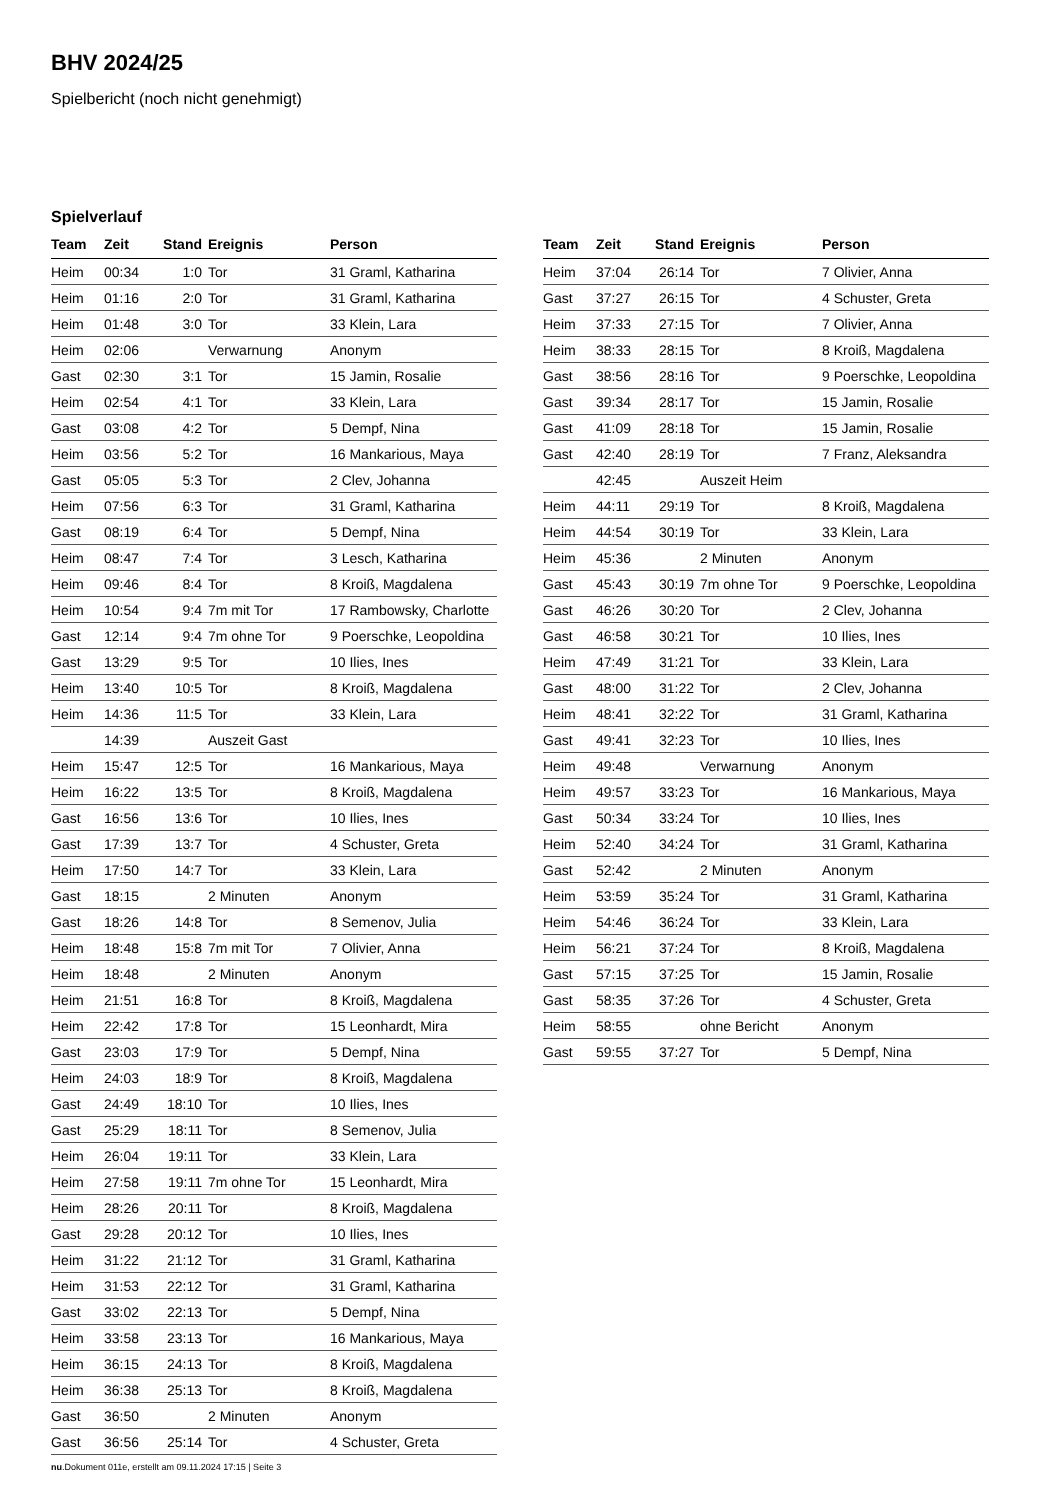BHV 2024/25
Spielbericht (noch nicht genehmigt)
Spielverlauf
| Team | Zeit | Stand | Ereignis | Person |
| --- | --- | --- | --- | --- |
| Heim | 00:34 | 1:0 | Tor | 31 Graml, Katharina |
| Heim | 01:16 | 2:0 | Tor | 31 Graml, Katharina |
| Heim | 01:48 | 3:0 | Tor | 33 Klein, Lara |
| Heim | 02:06 | | Verwarnung | Anonym |
| Gast | 02:30 | 3:1 | Tor | 15 Jamin, Rosalie |
| Heim | 02:54 | 4:1 | Tor | 33 Klein, Lara |
| Gast | 03:08 | 4:2 | Tor | 5 Dempf, Nina |
| Heim | 03:56 | 5:2 | Tor | 16 Mankarious, Maya |
| Gast | 05:05 | 5:3 | Tor | 2 Clev, Johanna |
| Heim | 07:56 | 6:3 | Tor | 31 Graml, Katharina |
| Gast | 08:19 | 6:4 | Tor | 5 Dempf, Nina |
| Heim | 08:47 | 7:4 | Tor | 3 Lesch, Katharina |
| Heim | 09:46 | 8:4 | Tor | 8 Kroiß, Magdalena |
| Heim | 10:54 | 9:4 | 7m mit Tor | 17 Rambowsky, Charlotte |
| Gast | 12:14 | 9:4 | 7m ohne Tor | 9 Poerschke, Leopoldina |
| Gast | 13:29 | 9:5 | Tor | 10 Ilies, Ines |
| Heim | 13:40 | 10:5 | Tor | 8 Kroiß, Magdalena |
| Heim | 14:36 | 11:5 | Tor | 33 Klein, Lara |
| | 14:39 | | Auszeit Gast | |
| Heim | 15:47 | 12:5 | Tor | 16 Mankarious, Maya |
| Heim | 16:22 | 13:5 | Tor | 8 Kroiß, Magdalena |
| Gast | 16:56 | 13:6 | Tor | 10 Ilies, Ines |
| Gast | 17:39 | 13:7 | Tor | 4 Schuster, Greta |
| Heim | 17:50 | 14:7 | Tor | 33 Klein, Lara |
| Gast | 18:15 | | 2 Minuten | Anonym |
| Gast | 18:26 | 14:8 | Tor | 8 Semenov, Julia |
| Heim | 18:48 | 15:8 | 7m mit Tor | 7 Olivier, Anna |
| Heim | 18:48 | | 2 Minuten | Anonym |
| Heim | 21:51 | 16:8 | Tor | 8 Kroiß, Magdalena |
| Heim | 22:42 | 17:8 | Tor | 15 Leonhardt, Mira |
| Gast | 23:03 | 17:9 | Tor | 5 Dempf, Nina |
| Heim | 24:03 | 18:9 | Tor | 8 Kroiß, Magdalena |
| Gast | 24:49 | 18:10 | Tor | 10 Ilies, Ines |
| Gast | 25:29 | 18:11 | Tor | 8 Semenov, Julia |
| Heim | 26:04 | 19:11 | Tor | 33 Klein, Lara |
| Heim | 27:58 | 19:11 | 7m ohne Tor | 15 Leonhardt, Mira |
| Heim | 28:26 | 20:11 | Tor | 8 Kroiß, Magdalena |
| Gast | 29:28 | 20:12 | Tor | 10 Ilies, Ines |
| Heim | 31:22 | 21:12 | Tor | 31 Graml, Katharina |
| Heim | 31:53 | 22:12 | Tor | 31 Graml, Katharina |
| Gast | 33:02 | 22:13 | Tor | 5 Dempf, Nina |
| Heim | 33:58 | 23:13 | Tor | 16 Mankarious, Maya |
| Heim | 36:15 | 24:13 | Tor | 8 Kroiß, Magdalena |
| Heim | 36:38 | 25:13 | Tor | 8 Kroiß, Magdalena |
| Gast | 36:50 | | 2 Minuten | Anonym |
| Gast | 36:56 | 25:14 | Tor | 4 Schuster, Greta |
| Team | Zeit | Stand | Ereignis | Person |
| --- | --- | --- | --- | --- |
| Heim | 37:04 | 26:14 | Tor | 7 Olivier, Anna |
| Gast | 37:27 | 26:15 | Tor | 4 Schuster, Greta |
| Heim | 37:33 | 27:15 | Tor | 7 Olivier, Anna |
| Heim | 38:33 | 28:15 | Tor | 8 Kroiß, Magdalena |
| Gast | 38:56 | 28:16 | Tor | 9 Poerschke, Leopoldina |
| Gast | 39:34 | 28:17 | Tor | 15 Jamin, Rosalie |
| Gast | 41:09 | 28:18 | Tor | 15 Jamin, Rosalie |
| Gast | 42:40 | 28:19 | Tor | 7 Franz, Aleksandra |
| | 42:45 | | Auszeit Heim | |
| Heim | 44:11 | 29:19 | Tor | 8 Kroiß, Magdalena |
| Heim | 44:54 | 30:19 | Tor | 33 Klein, Lara |
| Heim | 45:36 | | 2 Minuten | Anonym |
| Gast | 45:43 | 30:19 | 7m ohne Tor | 9 Poerschke, Leopoldina |
| Gast | 46:26 | 30:20 | Tor | 2 Clev, Johanna |
| Gast | 46:58 | 30:21 | Tor | 10 Ilies, Ines |
| Heim | 47:49 | 31:21 | Tor | 33 Klein, Lara |
| Gast | 48:00 | 31:22 | Tor | 2 Clev, Johanna |
| Heim | 48:41 | 32:22 | Tor | 31 Graml, Katharina |
| Gast | 49:41 | 32:23 | Tor | 10 Ilies, Ines |
| Heim | 49:48 | | Verwarnung | Anonym |
| Heim | 49:57 | 33:23 | Tor | 16 Mankarious, Maya |
| Gast | 50:34 | 33:24 | Tor | 10 Ilies, Ines |
| Heim | 52:40 | 34:24 | Tor | 31 Graml, Katharina |
| Gast | 52:42 | | 2 Minuten | Anonym |
| Heim | 53:59 | 35:24 | Tor | 31 Graml, Katharina |
| Heim | 54:46 | 36:24 | Tor | 33 Klein, Lara |
| Heim | 56:21 | 37:24 | Tor | 8 Kroiß, Magdalena |
| Gast | 57:15 | 37:25 | Tor | 15 Jamin, Rosalie |
| Gast | 58:35 | 37:26 | Tor | 4 Schuster, Greta |
| Heim | 58:55 | | ohne Bericht | Anonym |
| Gast | 59:55 | 37:27 | Tor | 5 Dempf, Nina |
nu.Dokument 011e, erstellt am 09.11.2024 17:15 | Seite 3